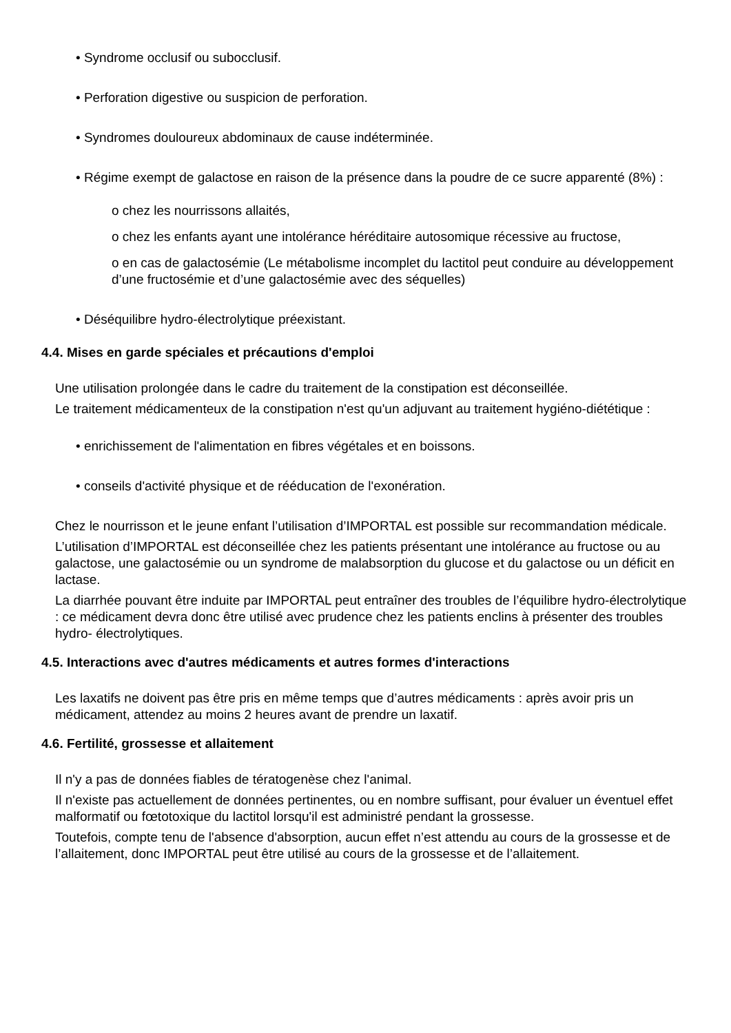• Syndrome occlusif ou subocclusif.
• Perforation digestive ou suspicion de perforation.
• Syndromes douloureux abdominaux de cause indéterminée.
• Régime exempt de galactose en raison de la présence dans la poudre de ce sucre apparenté (8%) :
ο chez les nourrissons allaités,
ο chez les enfants ayant une intolérance héréditaire autosomique récessive au fructose,
ο en cas de galactosémie (Le métabolisme incomplet du lactitol peut conduire au développement d’une fructosémie et d’une galactosémie avec des séquelles)
• Déséquilibre hydro-électrolytique préexistant.
4.4. Mises en garde spéciales et précautions d'emploi
Une utilisation prolongée dans le cadre du traitement de la constipation est déconseillée.
Le traitement médicamenteux de la constipation n'est qu'un adjuvant au traitement hygiéno-diététique :
• enrichissement de l'alimentation en fibres végétales et en boissons.
• conseils d'activité physique et de rééducation de l'exonération.
Chez le nourrisson et le jeune enfant l’utilisation d’IMPORTAL est possible sur recommandation médicale.
L’utilisation d’IMPORTAL est déconseillée chez les patients présentant une intolérance au fructose ou au galactose, une galactosémie ou un syndrome de malabsorption du glucose et du galactose ou un déficit en lactase.
La diarrhée pouvant être induite par IMPORTAL peut entraîner des troubles de l’équilibre hydro-électrolytique : ce médicament devra donc être utilisé avec prudence chez les patients enclins à présenter des troubles hydro- électrolytiques.
4.5. Interactions avec d'autres médicaments et autres formes d'interactions
Les laxatifs ne doivent pas être pris en même temps que d’autres médicaments : après avoir pris un médicament, attendez au moins 2 heures avant de prendre un laxatif.
4.6. Fertilité, grossesse et allaitement
Il n'y a pas de données fiables de tératogenèse chez l'animal.
Il n'existe pas actuellement de données pertinentes, ou en nombre suffisant, pour évaluer un éventuel effet malformatif ou fœtotoxique du lactitol lorsqu'il est administré pendant la grossesse.
Toutefois, compte tenu de l'absence d'absorption, aucun effet n’est attendu au cours de la grossesse et de l’allaitement, donc IMPORTAL peut être utilisé au cours de la grossesse et de l’allaitement.